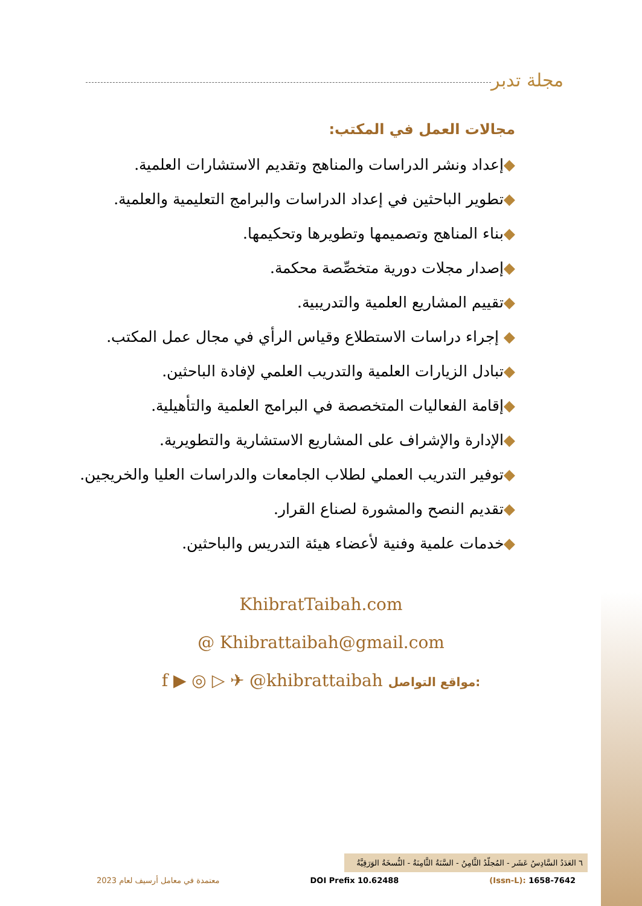مجلة تدبر
مجالات العمل في المكتب:
◆إعداد ونشر الدراسات والمناهج وتقديم الاستشارات العلمية.
◆تطوير الباحثين في إعداد الدراسات والبرامج التعليمية والعلمية.
◆بناء المناهج وتصميمها وتطويرها وتحكيمها.
◆إصدار مجلات دورية متخصِّصة محكمة.
◆تقييم المشاريع العلمية والتدريبية.
◆ إجراء دراسات الاستطلاع وقياس الرأي في مجال عمل المكتب.
◆تبادل الزيارات العلمية والتدريب العلمي لإفادة الباحثين.
◆إقامة الفعاليات المتخصصة في البرامج العلمية والتأهيلية.
◆الإدارة والإشراف على المشاريع الاستشارية والتطويرية.
◆توفير التدريب العملي لطلاب الجامعات والدراسات العليا والخريجين.
◆تقديم النصح والمشورة لصناع القرار.
◆خدمات علمية وفنية لأعضاء هيئة التدريس والباحثين.
KhibratTaibah.com
@ Khibrattaibah@gmail.com
f ▶ ◎ ▷ ✈ @khibrattaibah مواقع التواصل:
٦ العَدَدُ السَّادِسُ عَشَر - المُجلّدُ الثَّامِنُ - السَّنَةُ الثَّامِنَةُ - النُّسخَةُ الوَرَقِيَّةُ
معتمدة في معامل أرسيف لعام 2023 DOI Prefix 10.62488 (Issn-L): 1658-7642